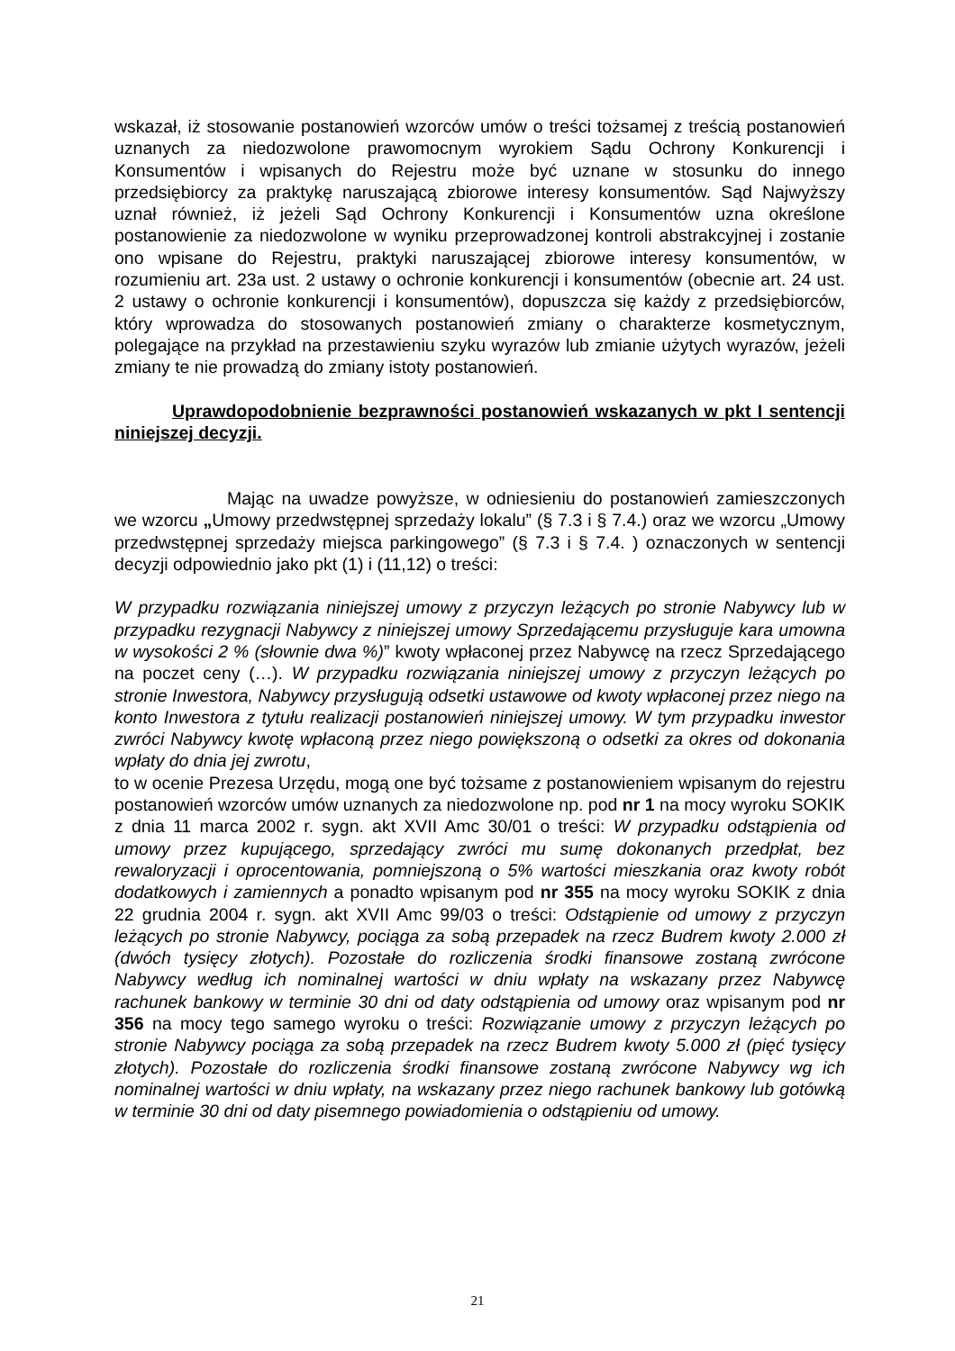wskazał, iż stosowanie postanowień wzorców umów o treści tożsamej z treścią postanowień uznanych za niedozwolone prawomocnym wyrokiem Sądu Ochrony Konkurencji i Konsumentów i wpisanych do Rejestru może być uznane w stosunku do innego przedsiębiorcy za praktykę naruszającą zbiorowe interesy konsumentów. Sąd Najwyższy uznał również, iż jeżeli Sąd Ochrony Konkurencji i Konsumentów uzna określone postanowienie za niedozwolone w wyniku przeprowadzonej kontroli abstrakcyjnej i zostanie ono wpisane do Rejestru, praktyki naruszającej zbiorowe interesy konsumentów, w rozumieniu art. 23a ust. 2 ustawy o ochronie konkurencji i konsumentów (obecnie art. 24 ust. 2 ustawy o ochronie konkurencji i konsumentów), dopuszcza się każdy z przedsiębiorców, który wprowadza do stosowanych postanowień zmiany o charakterze kosmetycznym, polegające na przykład na przestawieniu szyku wyrazów lub zmianie użytych wyrazów, jeżeli zmiany te nie prowadzą do zmiany istoty postanowień.
Uprawdopodobnienie bezprawności postanowień wskazanych w pkt I sentencji niniejszej decyzji.
Mając na uwadze powyższe, w odniesieniu do postanowień zamieszczonych we wzorcu „Umowy przedwstępnej sprzedaży lokalu” (§ 7.3 i § 7.4.) oraz we wzorcu „Umowy przedwstępnej sprzedaży miejsca parkingowego” (§ 7.3 i § 7.4. ) oznaczonych w sentencji decyzji odpowiednio jako pkt (1) i (11,12) o treści:
W przypadku rozwiązania niniejszej umowy z przyczyn leżących po stronie Nabywcy lub w przypadku rezygnacji Nabywcy z niniejszej umowy Sprzedającemu przysługuje kara umowna w wysokości 2 % (słownie dwa %)” kwoty wpłaconej przez Nabywcę na rzecz Sprzedającego na poczet ceny (…). W przypadku rozwiązania niniejszej umowy z przyczyn leżących po stronie Inwestora, Nabywcy przysługują odsetki ustawowe od kwoty wpłaconej przez niego na konto Inwestora z tytułu realizacji postanowień niniejszej umowy. W tym przypadku inwestor zwróci Nabywcy kwotę wpłaconą przez niego powiększoną o odsetki za okres od dokonania wpłaty do dnia jej zwrotu,
to w ocenie Prezesa Urzędu, mogą one być tożsame z postanowieniem wpisanym do rejestru postanowień wzorców umów uznanych za niedozwolone np. pod nr 1 na mocy wyroku SOKIK z dnia 11 marca 2002 r. sygn. akt XVII Amc 30/01 o treści: W przypadku odstąpienia od umowy przez kupującego, sprzedający zwróci mu sumę dokonanych przedpłat, bez rewaloryzacji i oprocentowania, pomniejszoną o 5% wartości mieszkania oraz kwoty robót dodatkowych i zamiennych a ponadto wpisanym pod nr 355 na mocy wyroku SOKIK z dnia 22 grudnia 2004 r. sygn. akt XVII Amc 99/03 o treści: Odstąpienie od umowy z przyczyn leżących po stronie Nabywcy, pociąga za sobą przepadek na rzecz Budrem kwoty 2.000 zł (dwóch tysięcy złotych). Pozostałe do rozliczenia środki finansowe zostaną zwrócone Nabywcy według ich nominalnej wartości w dniu wpłaty na wskazany przez Nabywcę rachunek bankowy w terminie 30 dni od daty odstąpienia od umowy oraz wpisanym pod nr 356 na mocy tego samego wyroku o treści: Rozwiązanie umowy z przyczyn leżących po stronie Nabywcy pociąga za sobą przepadek na rzecz Budrem kwoty 5.000 zł (pięć tysięcy złotych). Pozostałe do rozliczenia środki finansowe zostaną zwrócone Nabywcy wg ich nominalnej wartości w dniu wpłaty, na wskazany przez niego rachunek bankowy lub gotówką w terminie 30 dni od daty pisemnego powiadomienia o odstąpieniu od umowy.
21